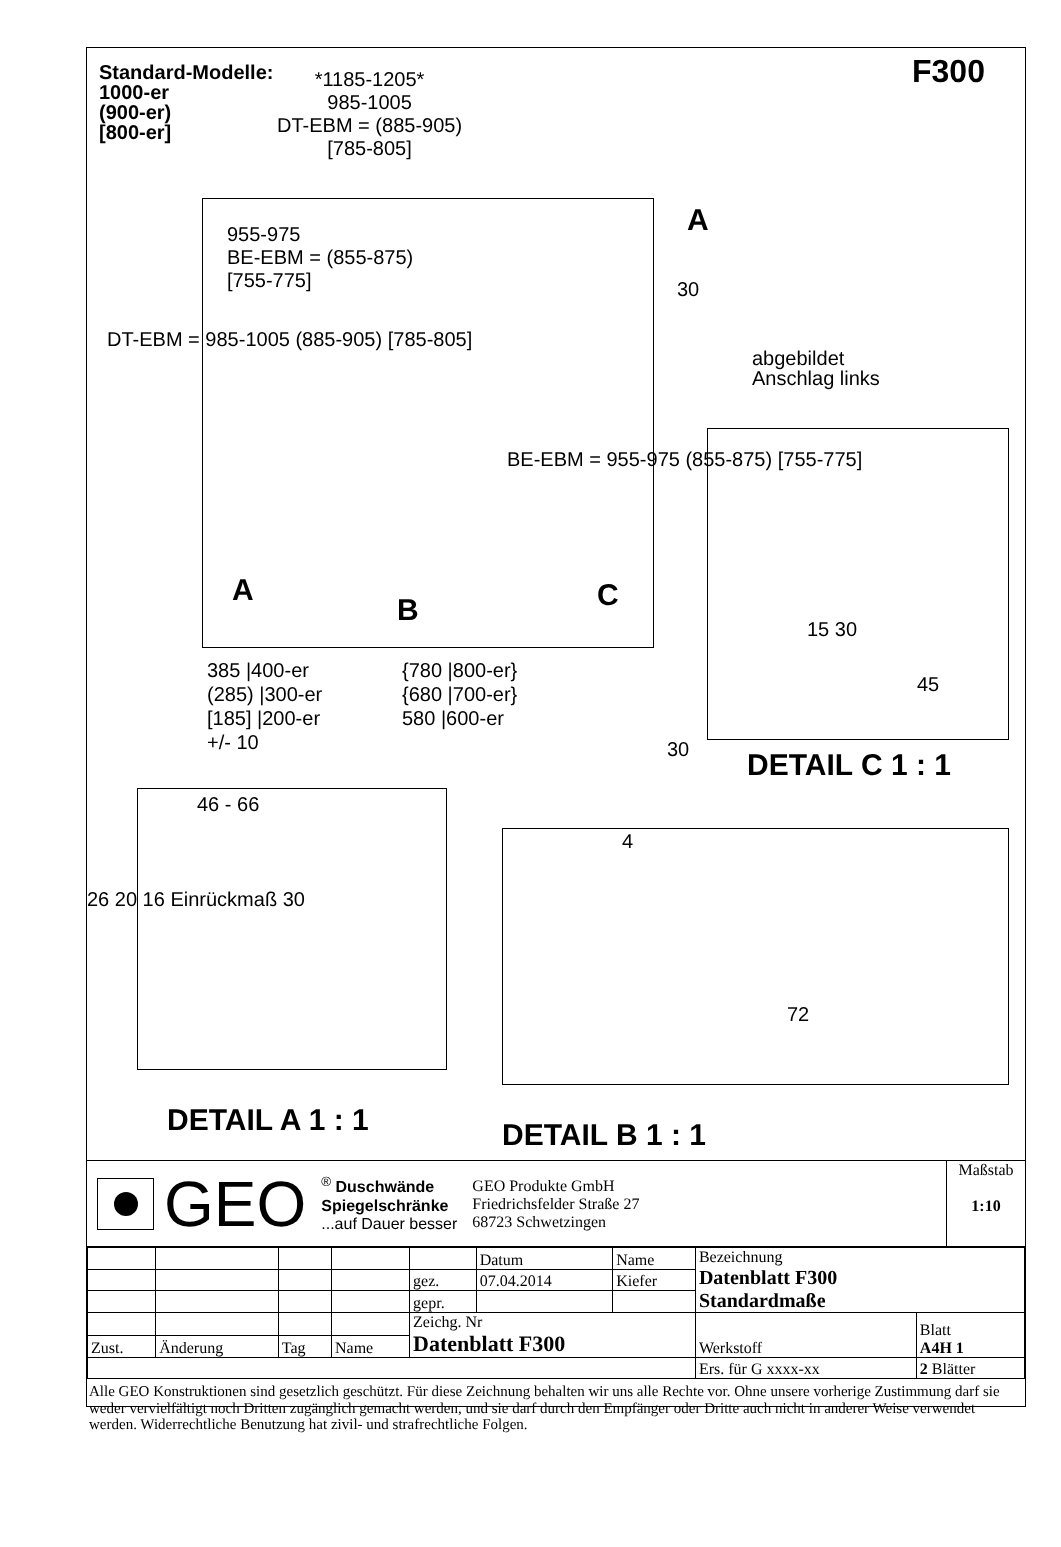Standard-Modelle:
1000-er
(900-er)
[800-er]
*1185-1205*
985-1005
DT-EBM = (885-905)
[785-805]
F300
955-975
BE-EBM = (855-875)
[755-775]
30
A
DT-EBM = 985-1005 (885-905) [785-805]
BE-EBM = 955-975 (855-875) [755-775]
A
B C
385 |400-er
(285) |300-er
[185] |200-er
+/- 10
{780 |800-er}
{680 |700-er}
580 |600-er
30
abgebildet
Anschlag links
15 30
45
DETAIL C 1 : 1
46 - 66
26 20 16 Einrückmaß 30
4
72
DETAIL A 1 : 1 DETAIL B 1 : 1
GEO
<sup>®</sup> Duschwände
Spiegelschränke
...auf Dauer besser
GEO Produkte GmbH
Friedrichsfelder Straße 27
68723 Schwetzingen
Maßstab
1:10
| | | | | | Datum | Name | Bezeichnung Datenblatt F300 Standardmaße | | |
| | | | | gez. | 07.04.2014 | Kiefer | | | |
| | | | | gepr. | | | | | |
| | | | | Zeichg. Nr Datenblatt F300 | | | Werkstoff | | Blatt A4H 1 |
| Zust. | Änderung | Tag | Name | | | | | | |
| | | | | | | | | Ers. für G xxxx-xx | 2 Blätter |
Alle GEO Konstruktionen sind gesetzlich geschützt. Für diese Zeichnung behalten wir uns alle Rechte vor. Ohne unsere vorherige Zustimmung darf sie weder vervielfältigt noch Dritten zugänglich gemacht werden, und sie darf durch den Empfänger oder Dritte auch nicht in anderer Weise verwendet werden. Widerrechtliche Benutzung hat zivil- und strafrechtliche Folgen.